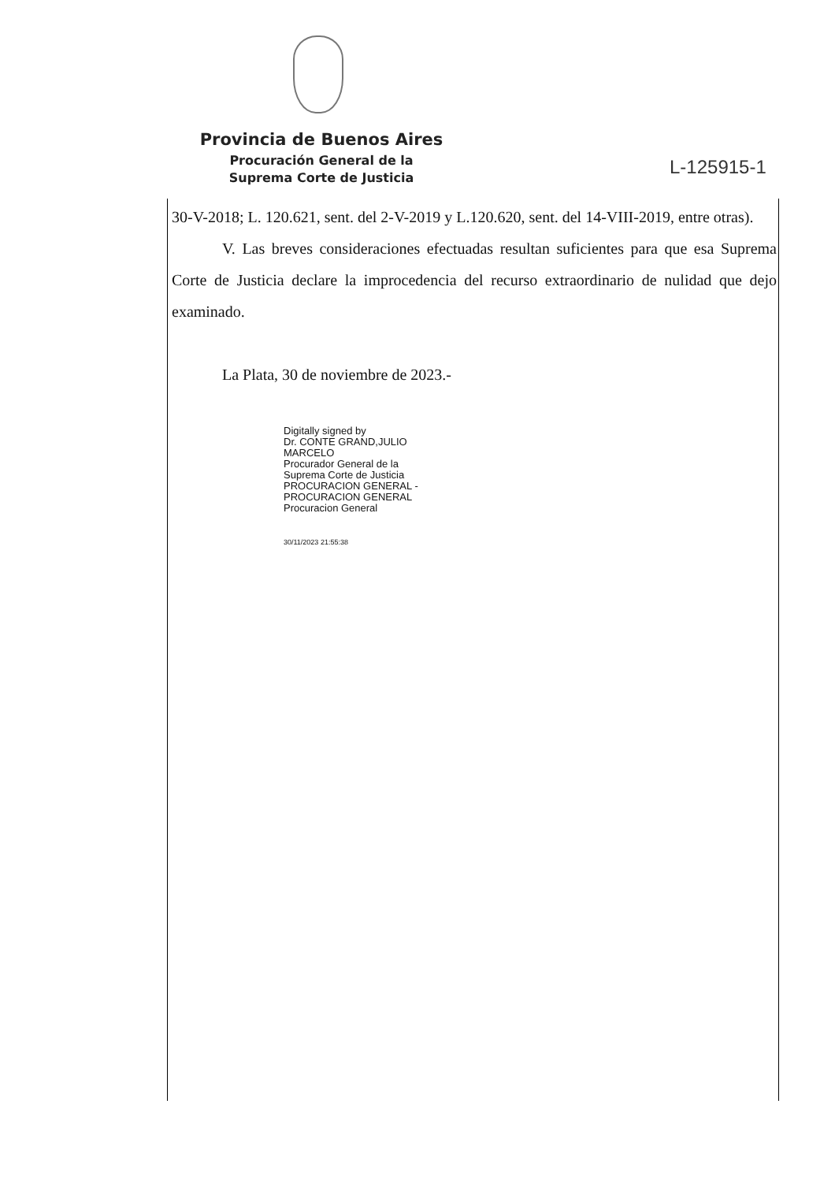Provincia de Buenos Aires
Procuración General de la
Suprema Corte de Justicia
L-125915-1
30-V-2018; L. 120.621, sent. del 2-V-2019 y L.120.620, sent. del 14-VIII-2019, entre otras).
V. Las breves consideraciones efectuadas resultan suficientes para que esa Suprema Corte de Justicia declare la improcedencia del recurso extraordinario de nulidad que dejo examinado.
La Plata, 30 de noviembre de 2023.-
Digitally signed by
Dr. CONTE GRAND,JULIO
MARCELO
Procurador General de la
Suprema Corte de Justicia
PROCURACION GENERAL -
PROCURACION GENERAL
Procuracion General
30/11/2023 21:55:38